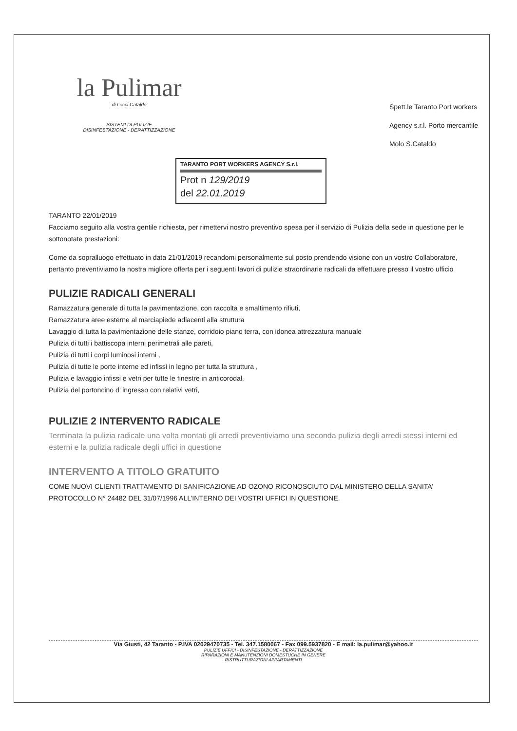la Pulimar
di Lecci Cataldo
SISTEMI DI PULIZIE
DISINFESTAZIONE - DERATTIZZAZIONE
Spett.le Taranto Port workers
Agency s.r.l. Porto mercantile
Molo S.Cataldo
TARANTO PORT WORKERS AGENCY S.r.l.
Prot n 129/2019
del 22.01.2019
TARANTO 22/01/2019
Facciamo seguito alla vostra gentile richiesta, per rimettervi nostro preventivo spesa per il servizio di Pulizia della sede in questione per le sottonotate prestazioni:
Come da sopralluogo effettuato in data 21/01/2019 recandomi personalmente sul posto prendendo visione con un vostro Collaboratore, pertanto preventiviamo la nostra migliore offerta per i seguenti lavori di pulizie straordinarie radicali da effettuare presso il vostro ufficio
PULIZIE RADICALI GENERALI
Ramazzatura generale di tutta la pavimentazione, con raccolta e smaltimento rifiuti,
Ramazzatura aree esterne al marciapiede adiacenti alla struttura
Lavaggio di tutta la pavimentazione delle stanze, corridoio piano terra, con idonea attrezzatura manuale
Pulizia di tutti i battiscopa interni perimetrali alle pareti,
Pulizia di tutti i corpi luminosi interni ,
Pulizia di tutte le porte interne ed infissi in legno per tutta la struttura ,
Pulizia e lavaggio infissi e vetri per tutte le finestre in anticorodal,
Pulizia del portoncino d’ ingresso con relativi vetri,
PULIZIE 2 INTERVENTO RADICALE
Terminata la pulizia radicale una volta montati gli arredi preventiviamo una seconda pulizia degli arredi stessi interni ed esterni e la pulizia radicale degli uffici in questione
INTERVENTO A TITOLO GRATUITO
COME NUOVI CLIENTI TRATTAMENTO DI SANIFICAZIONE AD OZONO RICONOSCIUTO DAL MINISTERO DELLA SANITA’ PROTOCOLLO N° 24482 DEL 31/07/1996 ALL’INTERNO DEI VOSTRI UFFICI IN QUESTIONE.
Via Giusti, 42 Taranto - P.IVA 02029470735 - Tel. 347.1580067 - Fax 099.5937820 - E mail: la.pulimar@yahoo.it
PULIZIE UFFICI - DISINFESTAZIONE - DERATTIZZAZIONE
RIPARAZIONI E MANUTENZIONI DOMESTUCHE IN GENERE
RISTRUTTURAZIONI APPARTAMENTI